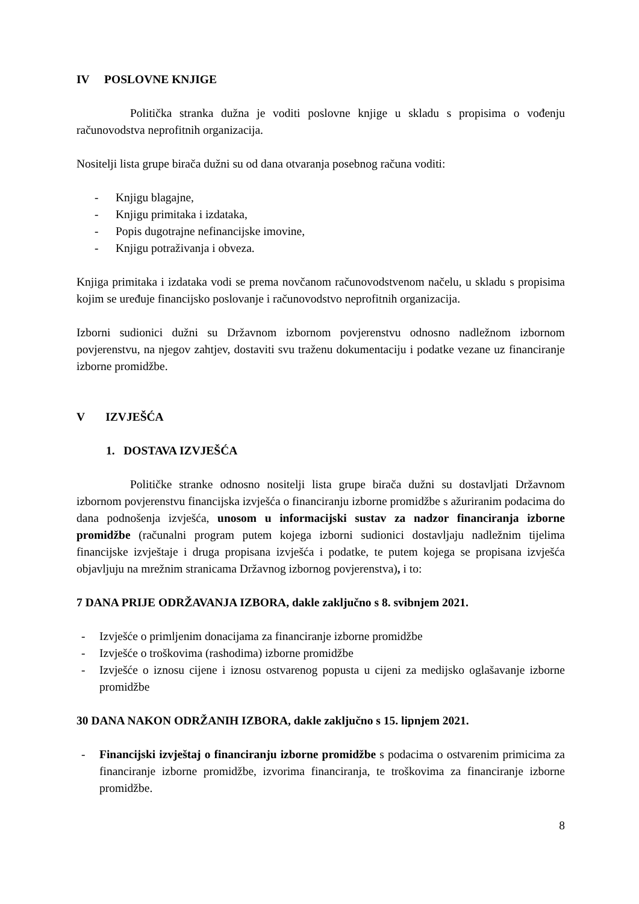IV POSLOVNE KNJIGE
Politička stranka dužna je voditi poslovne knjige u skladu s propisima o vođenju računovodstva neprofitnih organizacija.
Nositelji lista grupe birača dužni su od dana otvaranja posebnog računa voditi:
- Knjigu blagajne,
- Knjigu primitaka i izdataka,
- Popis dugotrajne nefinancijske imovine,
- Knjigu potraživanja i obveza.
Knjiga primitaka i izdataka vodi se prema novčanom računovodstvenom načelu, u skladu s propisima kojim se uređuje financijsko poslovanje i računovodstvo neprofitnih organizacija.
Izborni sudionici dužni su Državnom izbornom povjerenstvu odnosno nadležnom izbornom povjerenstvu, na njegov zahtjev, dostaviti svu traženu dokumentaciju i podatke vezane uz financiranje izborne promidžbe.
V IZVJEŠĆA
1. DOSTAVA IZVJEŠĆA
Političke stranke odnosno nositelji lista grupe birača dužni su dostavljati Državnom izbornom povjerenstvu financijska izvješća o financiranju izborne promidžbe s ažuriranim podacima do dana podnošenja izvješća, unosom u informacijski sustav za nadzor financiranja izborne promidžbe (računalni program putem kojega izborni sudionici dostavljaju nadležnim tijelima financijske izvještaje i druga propisana izvješća i podatke, te putem kojega se propisana izvješća objavljuju na mrežnim stranicama Državnog izbornog povjerenstva), i to:
7 DANA PRIJE ODRŽAVANJA IZBORA, dakle zaključno s 8. svibnjem 2021.
- Izvješće o primljenim donacijama za financiranje izborne promidžbe
- Izvješće o troškovima (rashodima) izborne promidžbe
- Izvješće o iznosu cijene i iznosu ostvarenog popusta u cijeni za medijsko oglašavanje izborne promidžbe
30 DANA NAKON ODRŽANIH IZBORA, dakle zaključno s 15. lipnjem 2021.
- Financijski izvještaj o financiranju izborne promidžbe s podacima o ostvarenim primicima za financiranje izborne promidžbe, izvorima financiranja, te troškovima za financiranje izborne promidžbe.
8